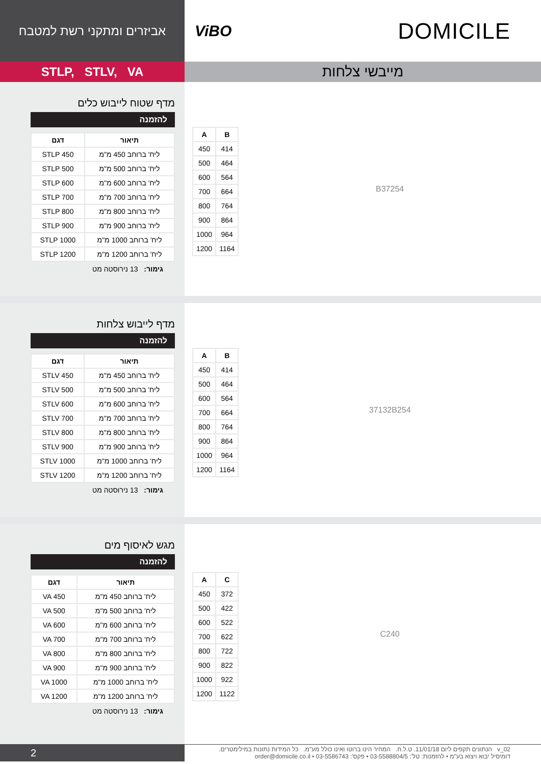אביזרים ומתקני רשת למטבח
ViBO DOMICILE
STLP, STLV, VA
מייבשי צלחות
מדף שטוח לייבוש כלים
להזמנה
| תיאור | דגם |
| --- | --- |
| ליח' ברוחב 450 מ"מ | STLP 450 |
| ליח' ברוחב 500 מ"מ | STLP 500 |
| ליח' ברוחב 600 מ"מ | STLP 600 |
| ליח' ברוחב 700 מ"מ | STLP 700 |
| ליח' ברוחב 800 מ"מ | STLP 800 |
| ליח' ברוחב 900 מ"מ | STLP 900 |
| ליח' ברוחב 1000 מ"מ | STLP 1000 |
| ליח' ברוחב 1200 מ"מ | STLP 1200 |
גימור: 13 נירוסטה מט
| A | B |
| --- | --- |
| 450 | 414 |
| 500 | 464 |
| 600 | 564 |
| 700 | 664 |
| 800 | 764 |
| 900 | 864 |
| 1000 | 964 |
| 1200 | 1164 |
B 37 254
מדף לייבוש צלחות
להזמנה
| תיאור | דגם |
| --- | --- |
| ליח' ברוחב 450 מ"מ | STLV 450 |
| ליח' ברוחב 500 מ"מ | STLV 500 |
| ליח' ברוחב 600 מ"מ | STLV 600 |
| ליח' ברוחב 700 מ"מ | STLV 700 |
| ליח' ברוחב 800 מ"מ | STLV 800 |
| ליח' ברוחב 900 מ"מ | STLV 900 |
| ליח' ברוחב 1000 מ"מ | STLV 1000 |
| ליח' ברוחב 1200 מ"מ | STLV 1200 |
גימור: 13 נירוסטה מט
| A | B |
| --- | --- |
| 450 | 414 |
| 500 | 464 |
| 600 | 564 |
| 700 | 664 |
| 800 | 764 |
| 900 | 864 |
| 1000 | 964 |
| 1200 | 1164 |
37 132 B 254
מגש לאיסוף מים
להזמנה
| תיאור | דגם |
| --- | --- |
| ליח' ברוחב 450 מ"מ | VA 450 |
| ליח' ברוחב 500 מ"מ | VA 500 |
| ליח' ברוחב 600 מ"מ | VA 600 |
| ליח' ברוחב 700 מ"מ | VA 700 |
| ליח' ברוחב 800 מ"מ | VA 800 |
| ליח' ברוחב 900 מ"מ | VA 900 |
| ליח' ברוחב 1000 מ"מ | VA 1000 |
| ליח' ברוחב 1200 מ"מ | VA 1200 |
גימור: 13 נירוסטה מט
| A | C |
| --- | --- |
| 450 | 372 |
| 500 | 422 |
| 600 | 522 |
| 700 | 622 |
| 800 | 722 |
| 900 | 822 |
| 1000 | 922 |
| 1200 | 1122 |
C 240
2
v_02 הנתונים תקפים ליום 11/01/18. ט.ל.ח. המחיר הינו ברוטו ואינו כולל מע"מ. כל המידות נתונות במילימטרים.
דומיסיל יבוא ויצוא בע"מ • להזמנות: טל': 03-5588804/5 • פקס': 03-5586743 • order@domicile.co.il